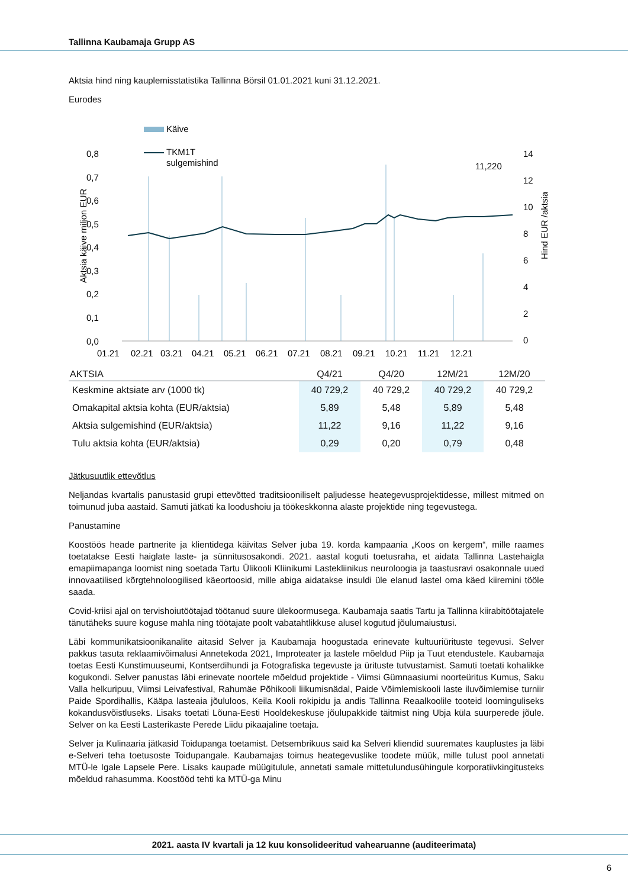Tallinna Kaubamaja Grupp AS
Aktsia hind ning kauplemisstatistika Tallinna Börsil 01.01.2021 kuni 31.12.2021.
Eurodes
Käive
TKM1T
sulgemishind
0,8
0,7
0,6
0,5
0,4
0,3
0,2
0,1
0,0
14
12
10
8
6
4
2
0
Aktsia käive miljon EUR
Hind EUR /aktsia
11,220
01.21
02.21
03.21
04.21
05.21
06.21
07.21
08.21
09.21
10.21
11.21
12.21
| AKTSIA | Q4/21 | Q4/20 | 12M/21 | 12M/20 |
| --- | --- | --- | --- | --- |
| Keskmine aktsiate arv (1000 tk) | 40 729,2 | 40 729,2 | 40 729,2 | 40 729,2 |
| Omakapital aktsia kohta (EUR/aktsia) | 5,89 | 5,48 | 5,89 | 5,48 |
| Aktsia sulgemishind (EUR/aktsia) | 11,22 | 9,16 | 11,22 | 9,16 |
| Tulu aktsia kohta (EUR/aktsia) | 0,29 | 0,20 | 0,79 | 0,48 |
Jätkusuutlik ettevõtlus
Neljandas kvartalis panustasid grupi ettevõtted traditsiooniliselt paljudesse heategevusprojektidesse, millest mitmed on toimunud juba aastaid. Samuti jätkati ka loodushoiu ja töökeskkonna alaste projektide ning tegevustega.
Panustamine
Koostöös heade partnerite ja klientidega käivitas Selver juba 19. korda kampaania „Koos on kergem“, mille raames toetatakse Eesti haiglate laste- ja sünnitusosakondi. 2021. aastal koguti toetusraha, et aidata Tallinna Lastehaigla emapiimapanga loomist ning soetada Tartu Ülikooli Kliinikumi Lastekliinikus neuroloogia ja taastusravi osakonnale uued innovaatilised kõrgtehnoloogilised käeortoosid, mille abiga aidatakse insuldi üle elanud lastel oma käed kiiremini tööle saada.
Covid-kriisi ajal on tervishoiutöötajad töötanud suure ülekoormusega. Kaubamaja saatis Tartu ja Tallinna kiirabitöötajatele tänutäheks suure koguse mahla ning töötajate poolt vabatahtlikkuse alusel kogutud jõulumaiustusi.
Läbi kommunikatsioonikanalite aitasid Selver ja Kaubamaja hoogustada erinevate kultuuriürituste tegevusi. Selver pakkus tasuta reklaamivõimalusi Annetekoda 2021, Improteater ja lastele mõeldud Piip ja Tuut etendustele. Kaubamaja toetas Eesti Kunstimuuseumi, Kontserdihundi ja Fotografiska tegevuste ja ürituste tutvustamist. Samuti toetati kohalikke kogukondi. Selver panustas läbi erinevate noortele mõeldud projektide - Viimsi Gümnaasiumi noorteüritus Kumus, Saku Valla helkuripuu, Viimsi Leivafestival, Rahumäe Põhikooli liikumisnädal, Paide Võimlemiskooli laste iluvõimlemise turniir Paide Spordihallis, Kääpa lasteaia jõululoos, Keila Kooli rokipidu ja andis Tallinna Reaalkoolile tooteid loominguliseks kokandusvõistluseks. Lisaks toetati Lõuna-Eesti Hooldekeskuse jõulupakkide täitmist ning Ubja küla suurperede jõule. Selver on ka Eesti Lasterikaste Perede Liidu pikaajaline toetaja.
Selver ja Kulinaaria jätkasid Toidupanga toetamist. Detsembrikuus said ka Selveri kliendid suuremates kauplustes ja läbi e-Selveri teha toetusoste Toidupangale. Kaubamajas toimus heategevuslike toodete müük, mille tulust pool annetati MTÜ-le Igale Lapsele Pere. Lisaks kaupade müügitulule, annetati samale mittetulundusühingule korporatiivkingitusteks mõeldud rahasumma. Koostööd tehti ka MTÜ-ga Minu
2021. aasta IV kvartali ja 12 kuu konsolideeritud vahearuanne (auditeerimata)
6